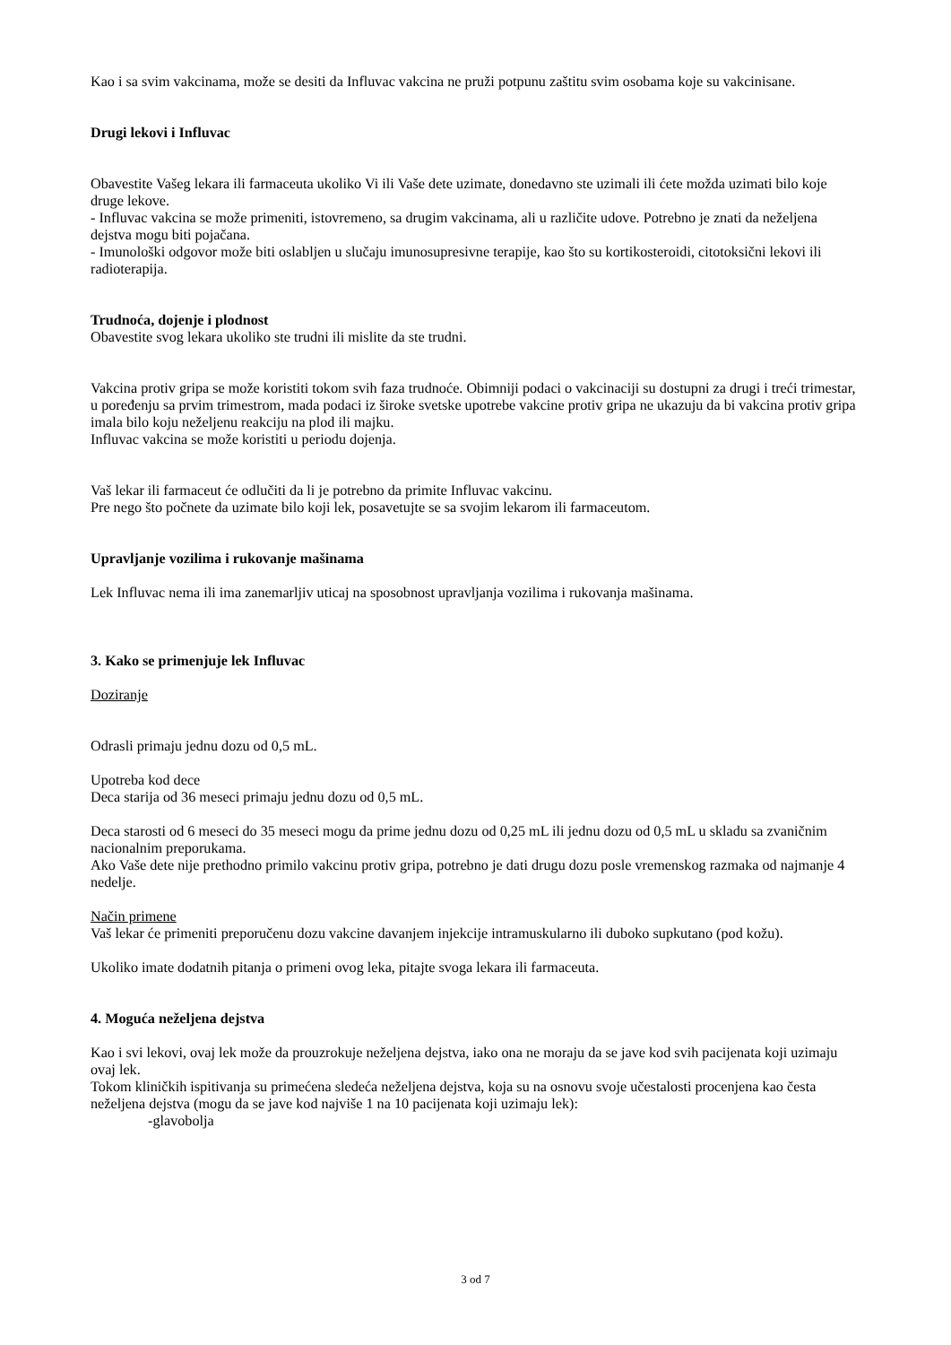Kao i sa svim vakcinama, može se desiti da Influvac vakcina ne pruži potpunu zaštitu svim osobama koje su vakcinisane.
Drugi lekovi i Influvac
Obavestite Vašeg lekara ili farmaceuta ukoliko Vi ili Vaše dete uzimate, donedavno ste uzimali ili ćete možda uzimati bilo koje druge lekove.
- Influvac vakcina se može primeniti, istovremeno, sa drugim vakcinama, ali u različite udove. Potrebno je znati da neželjena dejstva mogu biti pojačana.
- Imunološki odgovor može biti oslabljen u slučaju imunosupresivne terapije, kao što su kortikosteroidi, citotoksični lekovi ili radioterapija.
Trudnoća, dojenje i plodnost
Obavestite svog lekara ukoliko ste trudni ili mislite da ste trudni.
Vakcina protiv gripa se može koristiti tokom svih faza trudnoće. Obimniji podaci o vakcinaciji su dostupni za drugi i treći trimestar, u poređenju sa prvim trimestrom, mada podaci iz široke svetske upotrebe vakcine protiv gripa ne ukazuju da bi vakcina protiv gripa imala bilo koju neželjenu reakciju na plod ili majku.
Influvac vakcina se može koristiti u periodu dojenja.
Vaš lekar ili farmaceut će odlučiti da li je potrebno da primite Influvac vakcinu.
Pre nego što počnete da uzimate bilo koji lek, posavetujte se sa svojim lekarom ili farmaceutom.
Upravljanje vozilima i rukovanje mašinama
Lek Influvac nema ili ima zanemarljiv uticaj na sposobnost upravljanja vozilima i rukovanja mašinama.
3. Kako se primenjuje lek Influvac
Doziranje
Odrasli primaju jednu dozu od 0,5 mL.
Upotreba kod dece
Deca starija od 36 meseci primaju jednu dozu od 0,5 mL.
Deca starosti od 6 meseci do 35 meseci mogu da prime jednu dozu od 0,25 mL ili jednu dozu od 0,5 mL u skladu sa zvaničnim nacionalnim preporukama.
Ako Vaše dete nije prethodno primilo vakcinu protiv gripa, potrebno je dati drugu dozu posle vremenskog razmaka od najmanje 4 nedelje.
Način primene
Vaš lekar će primeniti preporučenu dozu vakcine davanjem injekcije intramuskularno ili duboko supkutano (pod kožu).
Ukoliko imate dodatnih pitanja o primeni ovog leka, pitajte svoga lekara ili farmaceuta.
4. Moguća neželjena dejstva
Kao i svi lekovi, ovaj lek može da prouzrokuje neželjena dejstva, iako ona ne moraju da se jave kod svih pacijenata koji uzimaju ovaj lek.
Tokom kliničkih ispitivanja su primećena sledeća neželjena dejstva, koja su na osnovu svoje učestalosti procenjena kao česta neželjena dejstva (mogu da se jave kod najviše 1 na 10 pacijenata koji uzimaju lek):
-glavobolja
3 od 7